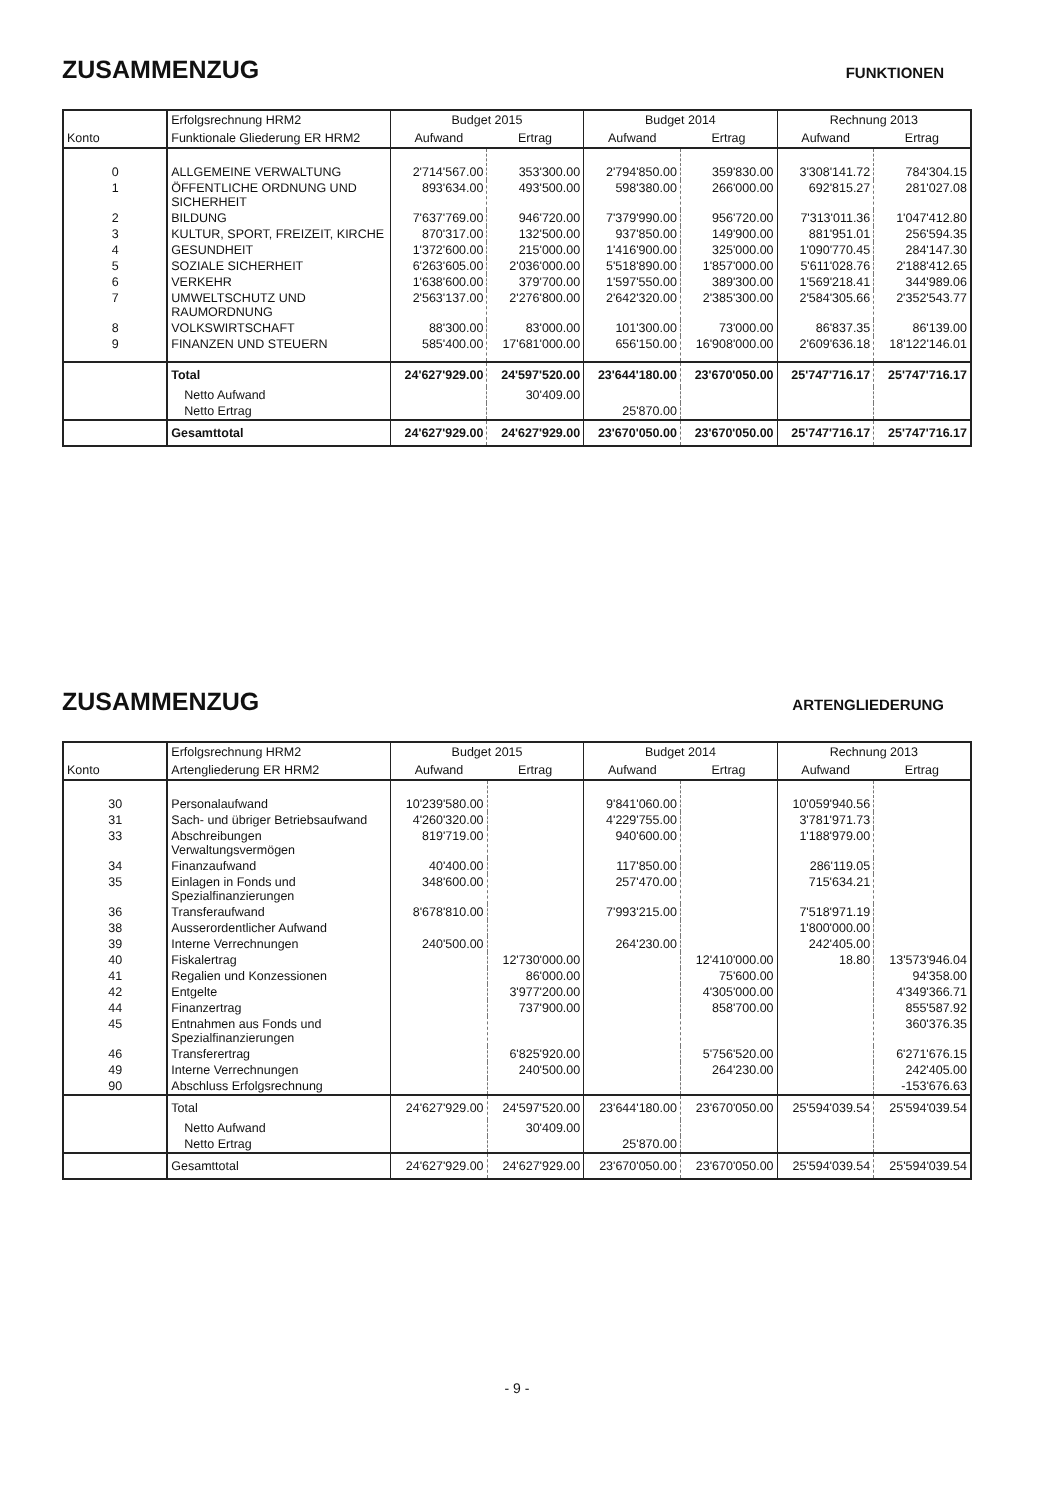ZUSAMMENZUG
FUNKTIONEN
| | Erfolgsrechnung HRM2 | Budget 2015 | | Budget 2014 | | Rechnung 2013 | |
| --- | --- | --- | --- | --- | --- | --- | --- |
| Konto | Funktionale Gliederung ER HRM2 | Aufwand | Ertrag | Aufwand | Ertrag | Aufwand | Ertrag |
| 0 | ALLGEMEINE VERWALTUNG | 2'714'567.00 | 353'300.00 | 2'794'850.00 | 359'830.00 | 3'308'141.72 | 784'304.15 |
| 1 | ÖFFENTLICHE ORDNUNG UND SICHERHEIT | 893'634.00 | 493'500.00 | 598'380.00 | 266'000.00 | 692'815.27 | 281'027.08 |
| 2 | BILDUNG | 7'637'769.00 | 946'720.00 | 7'379'990.00 | 956'720.00 | 7'313'011.36 | 1'047'412.80 |
| 3 | KULTUR, SPORT, FREIZEIT, KIRCHE | 870'317.00 | 132'500.00 | 937'850.00 | 149'900.00 | 881'951.01 | 256'594.35 |
| 4 | GESUNDHEIT | 1'372'600.00 | 215'000.00 | 1'416'900.00 | 325'000.00 | 1'090'770.45 | 284'147.30 |
| 5 | SOZIALE SICHERHEIT | 6'263'605.00 | 2'036'000.00 | 5'518'890.00 | 1'857'000.00 | 5'611'028.76 | 2'188'412.65 |
| 6 | VERKEHR | 1'638'600.00 | 379'700.00 | 1'597'550.00 | 389'300.00 | 1'569'218.41 | 344'989.06 |
| 7 | UMWELTSCHUTZ UND RAUMORDNUNG | 2'563'137.00 | 2'276'800.00 | 2'642'320.00 | 2'385'300.00 | 2'584'305.66 | 2'352'543.77 |
| 8 | VOLKSWIRTSCHAFT | 88'300.00 | 83'000.00 | 101'300.00 | 73'000.00 | 86'837.35 | 86'139.00 |
| 9 | FINANZEN UND STEUERN | 585'400.00 | 17'681'000.00 | 656'150.00 | 16'908'000.00 | 2'609'636.18 | 18'122'146.01 |
| | Total | 24'627'929.00 | 24'597'520.00 | 23'644'180.00 | 23'670'050.00 | 25'747'716.17 | 25'747'716.17 |
| | Netto Aufwand | | 30'409.00 | | | | |
| | Netto Ertrag | | | 25'870.00 | | | |
| | Gesamttotal | 24'627'929.00 | 24'627'929.00 | 23'670'050.00 | 23'670'050.00 | 25'747'716.17 | 25'747'716.17 |
ZUSAMMENZUG
ARTENGLIEDERUNG
| | Erfolgsrechnung HRM2 | Budget 2015 | | Budget 2014 | | Rechnung 2013 | |
| --- | --- | --- | --- | --- | --- | --- | --- |
| Konto | Artengliederung ER HRM2 | Aufwand | Ertrag | Aufwand | Ertrag | Aufwand | Ertrag |
| 30 | Personalaufwand | 10'239'580.00 | | 9'841'060.00 | | 10'059'940.56 | |
| 31 | Sach- und übriger Betriebsaufwand | 4'260'320.00 | | 4'229'755.00 | | 3'781'971.73 | |
| 33 | Abschreibungen Verwaltungsvermögen | 819'719.00 | | 940'600.00 | | 1'188'979.00 | |
| 34 | Finanzaufwand | 40'400.00 | | 117'850.00 | | 286'119.05 | |
| 35 | Einlagen in Fonds und Spezialfinanzierungen | 348'600.00 | | 257'470.00 | | 715'634.21 | |
| 36 | Transferaufwand | 8'678'810.00 | | 7'993'215.00 | | 7'518'971.19 | |
| 38 | Ausserordentlicher Aufwand | | | | | 1'800'000.00 | |
| 39 | Interne Verrechnungen | 240'500.00 | | 264'230.00 | | 242'405.00 | |
| 40 | Fiskalertrag | | 12'730'000.00 | | 12'410'000.00 | 18.80 | 13'573'946.04 |
| 41 | Regalien und Konzessionen | | 86'000.00 | | 75'600.00 | | 94'358.00 |
| 42 | Entgelte | | 3'977'200.00 | | 4'305'000.00 | | 4'349'366.71 |
| 44 | Finanzertrag | | 737'900.00 | | 858'700.00 | | 855'587.92 |
| 45 | Entnahmen aus Fonds und Spezialfinanzierungen | | | | | | 360'376.35 |
| 46 | Transferertrag | | 6'825'920.00 | | 5'756'520.00 | | 6'271'676.15 |
| 49 | Interne Verrechnungen | | 240'500.00 | | 264'230.00 | | 242'405.00 |
| 90 | Abschluss Erfolgsrechnung | | | | | | -153'676.63 |
| | Total | 24'627'929.00 | 24'597'520.00 | 23'644'180.00 | 23'670'050.00 | 25'594'039.54 | 25'594'039.54 |
| | Netto Aufwand | | 30'409.00 | | | | |
| | Netto Ertrag | | | 25'870.00 | | | |
| | Gesamttotal | 24'627'929.00 | 24'627'929.00 | 23'670'050.00 | 23'670'050.00 | 25'594'039.54 | 25'594'039.54 |
- 9 -